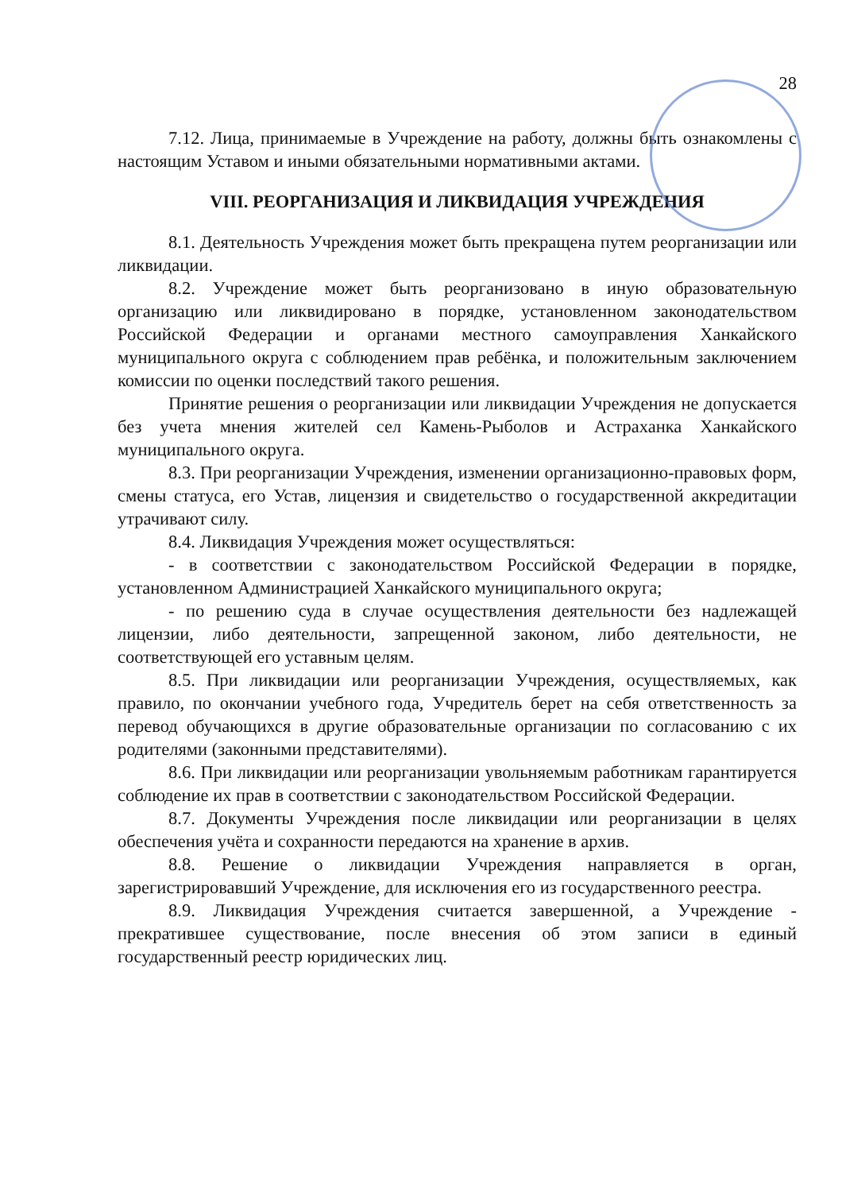28
7.12. Лица, принимаемые в Учреждение на работу, должны быть ознакомлены с настоящим Уставом и иными обязательными нормативными актами.
VIII. РЕОРГАНИЗАЦИЯ И ЛИКВИДАЦИЯ УЧРЕЖДЕНИЯ
8.1. Деятельность Учреждения может быть прекращена путем реорганизации или ликвидации.
8.2. Учреждение может быть реорганизовано в иную образовательную организацию или ликвидировано в порядке, установленном законодательством Российской Федерации и органами местного самоуправления Ханкайского муниципального округа с соблюдением прав ребёнка, и положительным заключением комиссии по оценки последствий такого решения.
Принятие решения о реорганизации или ликвидации Учреждения не допускается без учета мнения жителей сел Камень-Рыболов и Астраханка Ханкайского муниципального округа.
8.3. При реорганизации Учреждения, изменении организационно-правовых форм, смены статуса, его Устав, лицензия и свидетельство о государственной аккредитации утрачивают силу.
8.4. Ликвидация Учреждения может осуществляться:
- в соответствии с законодательством Российской Федерации в порядке, установленном Администрацией Ханкайского муниципального округа;
- по решению суда в случае осуществления деятельности без надлежащей лицензии, либо деятельности, запрещенной законом, либо деятельности, не соответствующей его уставным целям.
8.5. При ликвидации или реорганизации Учреждения, осуществляемых, как правило, по окончании учебного года, Учредитель берет на себя ответственность за перевод обучающихся в другие образовательные организации по согласованию с их родителями (законными представителями).
8.6. При ликвидации или реорганизации увольняемым работникам гарантируется соблюдение их прав в соответствии с законодательством Российской Федерации.
8.7. Документы Учреждения после ликвидации или реорганизации в целях обеспечения учёта и сохранности передаются на хранение в архив.
8.8. Решение о ликвидации Учреждения направляется в орган, зарегистрировавший Учреждение, для исключения его из государственного реестра.
8.9. Ликвидация Учреждения считается завершенной, а Учреждение - прекратившее существование, после внесения об этом записи в единый государственный реестр юридических лиц.